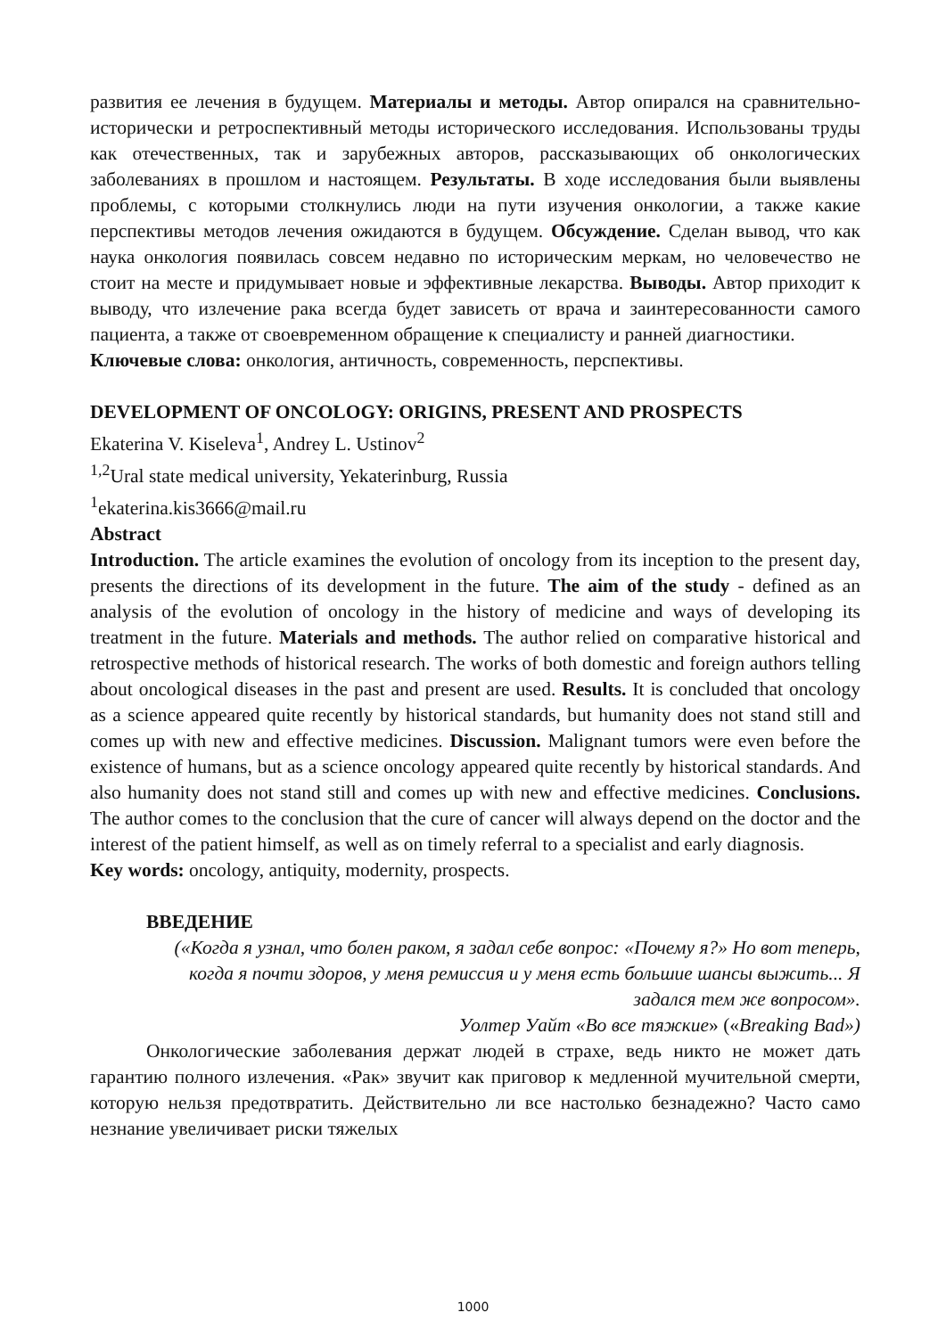развития ее лечения в будущем. Материалы и методы. Автор опирался на сравнительно-исторически и ретроспективный методы исторического исследования. Использованы труды как отечественных, так и зарубежных авторов, рассказывающих об онкологических заболеваниях в прошлом и настоящем. Результаты. В ходе исследования были выявлены проблемы, с которыми столкнулись люди на пути изучения онкологии, а также какие перспективы методов лечения ожидаются в будущем. Обсуждение. Сделан вывод, что как наука онкология появилась совсем недавно по историческим меркам, но человечество не стоит на месте и придумывает новые и эффективные лекарства. Выводы. Автор приходит к выводу, что излечение рака всегда будет зависеть от врача и заинтересованности самого пациента, а также от своевременном обращение к специалисту и ранней диагностики.
Ключевые слова: онкология, античность, современность, перспективы.
DEVELOPMENT OF ONCOLOGY: ORIGINS, PRESENT AND PROSPECTS
Ekaterina V. Kiseleva<sup>1</sup>, Andrey L. Ustinov<sup>2</sup>
<sup>1,2</sup>Ural state medical university, Yekaterinburg, Russia
<sup>1</sup> ekaterina.kis3666@mail.ru
Abstract
Introduction. The article examines the evolution of oncology from its inception to the present day, presents the directions of its development in the future. The aim of the study - defined as an analysis of the evolution of oncology in the history of medicine and ways of developing its treatment in the future. Materials and methods. The author relied on comparative historical and retrospective methods of historical research. The works of both domestic and foreign authors telling about oncological diseases in the past and present are used. Results. It is concluded that oncology as a science appeared quite recently by historical standards, but humanity does not stand still and comes up with new and effective medicines. Discussion. Malignant tumors were even before the existence of humans, but as a science oncology appeared quite recently by historical standards. And also humanity does not stand still and comes up with new and effective medicines. Conclusions. The author comes to the conclusion that the cure of cancer will always depend on the doctor and the interest of the patient himself, as well as on timely referral to a specialist and early diagnosis.
Key words: oncology, antiquity, modernity, prospects.
ВВЕДЕНИЕ
(«Когда я узнал, что болен раком, я задал себе вопрос: «Почему я?» Но вот теперь, когда я почти здоров, у меня ремиссия и у меня есть большие шансы выжить... Я задался тем же вопросом».
Уолтер Уайт «Во все тяжкие» («Breaking Bad»)
Онкологические заболевания держат людей в страхе, ведь никто не может дать гарантию полного излечения. «Рак» звучит как приговор к медленной мучительной смерти, которую нельзя предотвратить. Действительно ли все настолько безнадежно? Часто само незнание увеличивает риски тяжелых
1000